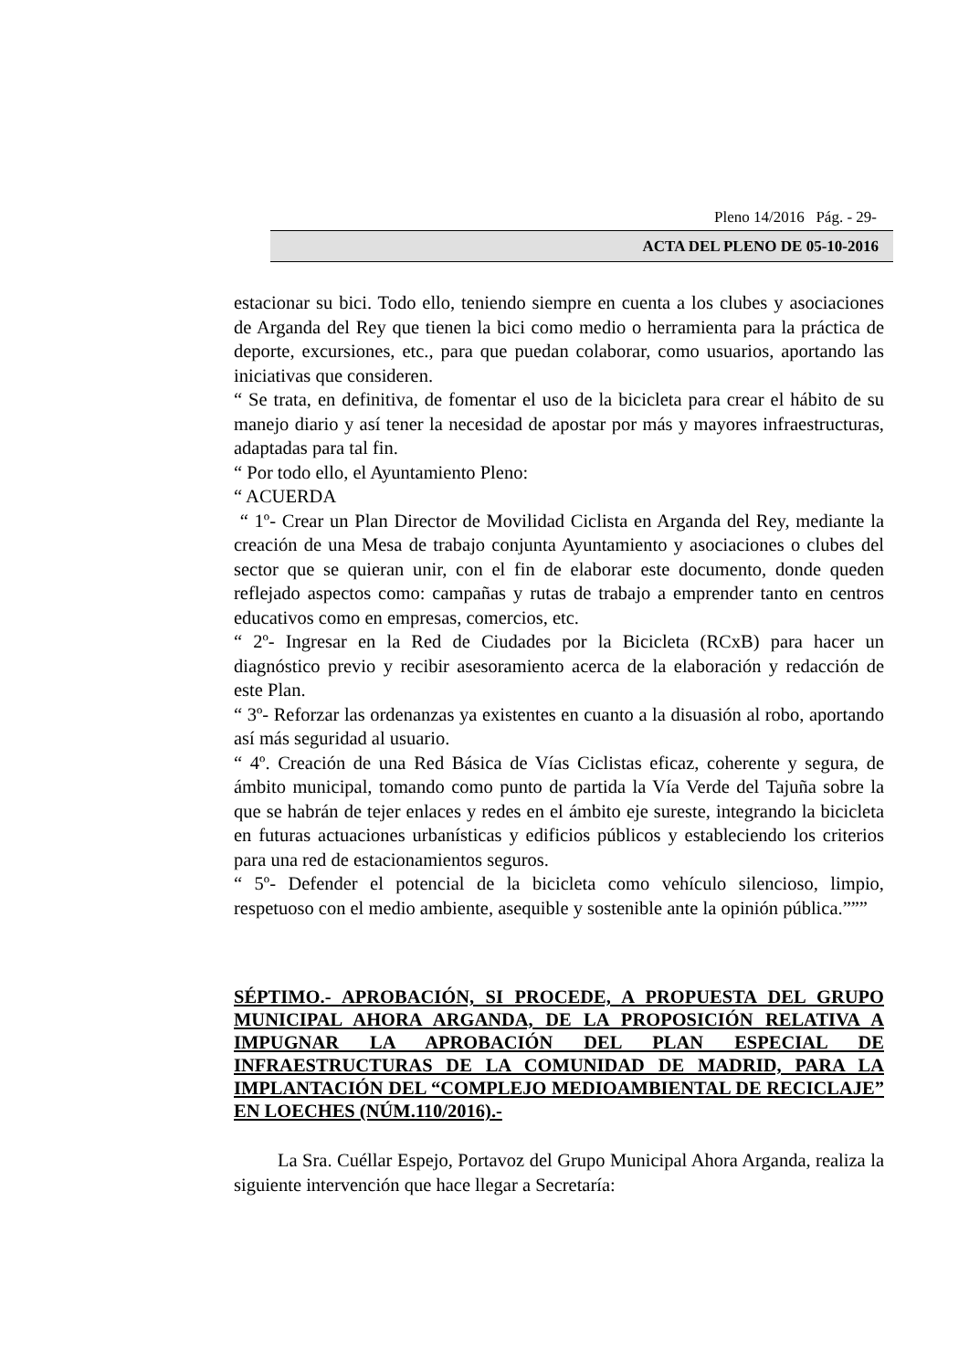Pleno 14/2016 Pág. - 29-
ACTA DEL PLENO DE 05-10-2016
estacionar su bici. Todo ello, teniendo siempre en cuenta a los clubes y asociaciones de Arganda del Rey que tienen la bici como medio o herramienta para la práctica de deporte, excursiones, etc., para que puedan colaborar, como usuarios, aportando las iniciativas que consideren.
“ Se trata, en definitiva, de fomentar el uso de la bicicleta para crear el hábito de su manejo diario y así tener la necesidad de apostar por más y mayores infraestructuras, adaptadas para tal fin.
“ Por todo ello, el Ayuntamiento Pleno:
“ ACUERDA
“ 1º- Crear un Plan Director de Movilidad Ciclista en Arganda del Rey, mediante la creación de una Mesa de trabajo conjunta Ayuntamiento y asociaciones o clubes del sector que se quieran unir, con el fin de elaborar este documento, donde queden reflejado aspectos como: campañas y rutas de trabajo a emprender tanto en centros educativos como en empresas, comercios, etc.
“ 2º- Ingresar en la Red de Ciudades por la Bicicleta (RCxB) para hacer un diagnóstico previo y recibir asesoramiento acerca de la elaboración y redacción de este Plan.
“ 3º- Reforzar las ordenanzas ya existentes en cuanto a la disuasión al robo, aportando así más seguridad al usuario.
“ 4º. Creación de una Red Básica de Vías Ciclistas eficaz, coherente y segura, de ámbito municipal, tomando como punto de partida la Vía Verde del Tajuña sobre la que se habrán de tejer enlaces y redes en el ámbito eje sureste, integrando la bicicleta en futuras actuaciones urbanísticas y edificios públicos y estableciendo los criterios para una red de estacionamientos seguros.
“ 5º- Defender el potencial de la bicicleta como vehículo silencioso, limpio, respetuoso con el medio ambiente, asequible y sostenible ante la opinión pública.”””
SÉPTIMO.- APROBACIÓN, SI PROCEDE, A PROPUESTA DEL GRUPO MUNICIPAL AHORA ARGANDA, DE LA PROPOSICIÓN RELATIVA A IMPUGNAR LA APROBACIÓN DEL PLAN ESPECIAL DE INFRAESTRUCTURAS DE LA COMUNIDAD DE MADRID, PARA LA IMPLANTACIÓN DEL “COMPLEJO MEDIOAMBIENTAL DE RECICLAJE” EN LOECHES (NÚM.110/2016).-
La Sra. Cuéllar Espejo, Portavoz del Grupo Municipal Ahora Arganda, realiza la siguiente intervención que hace llegar a Secretaría: